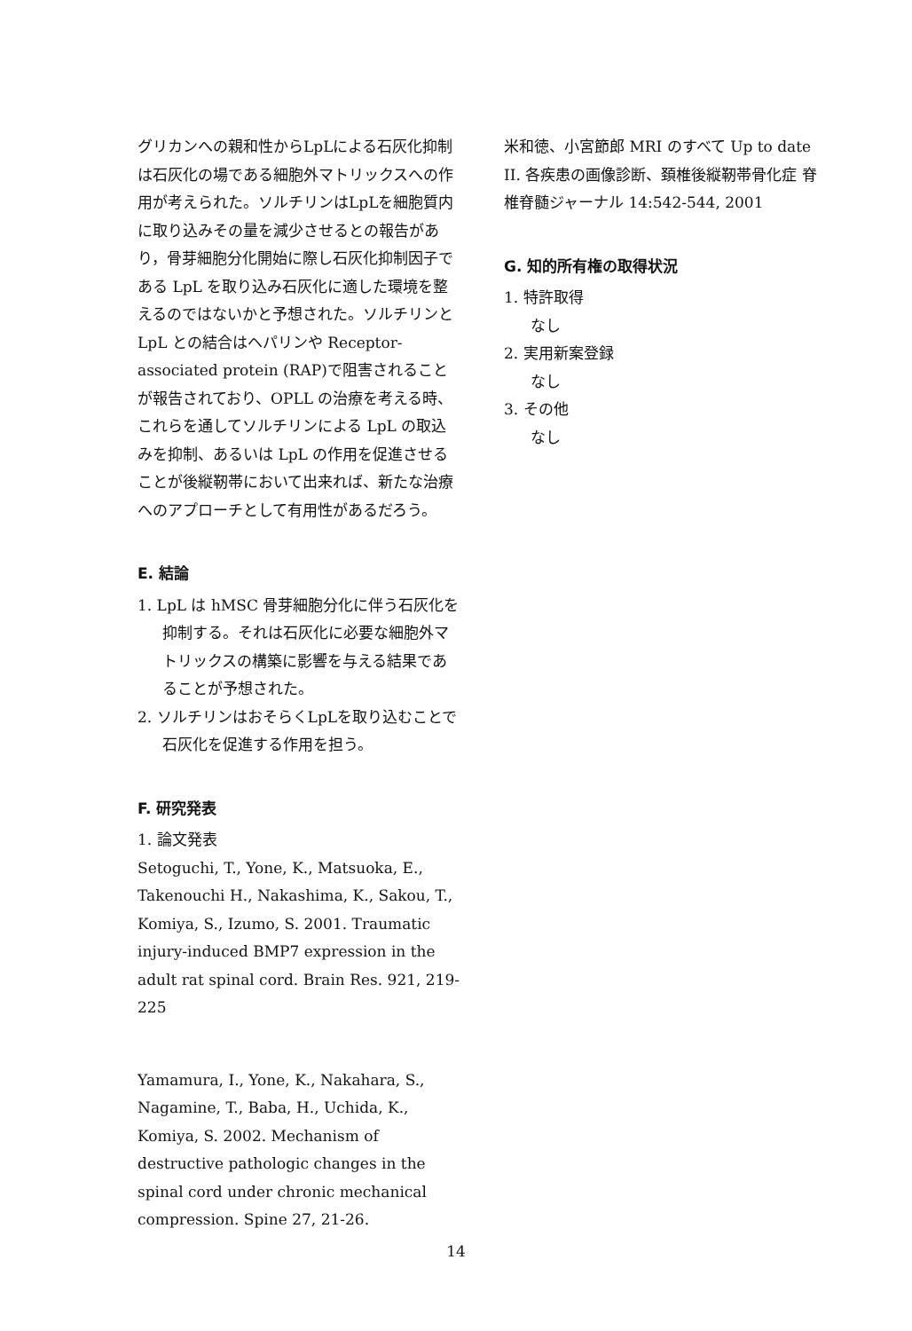グリカンへの親和性からLpLによる石灰化抑制は石灰化の場である細胞外マトリックスへの作用が考えられた。ソルチリンはLpLを細胞質内に取り込みその量を減少させるとの報告があり，骨芽細胞分化開始に際し石灰化抑制因子である LpL を取り込み石灰化に適した環境を整えるのではないかと予想された。ソルチリンと LpL との結合はヘパリンや Receptor-associated protein (RAP)で阻害されることが報告されており、OPLL の治療を考える時、これらを通してソルチリンによる LpL の取込みを抑制、あるいは LpL の作用を促進させることが後縦靭帯において出来れば、新たな治療へのアプローチとして有用性があるだろう。
E. 結論
1. LpL は hMSC 骨芽細胞分化に伴う石灰化を抑制する。それは石灰化に必要な細胞外マトリックスの構築に影響を与える結果であることが予想された。
2. ソルチリンはおそらくLpLを取り込むことで石灰化を促進する作用を担う。
F. 研究発表
1. 論文発表
Setoguchi, T., Yone, K., Matsuoka, E., Takenouchi H., Nakashima, K., Sakou, T., Komiya, S., Izumo, S. 2001. Traumatic injury-induced BMP7 expression in the adult rat spinal cord. Brain Res. 921, 219-225
Yamamura, I., Yone, K., Nakahara, S., Nagamine, T., Baba, H., Uchida, K., Komiya, S. 2002. Mechanism of destructive pathologic changes in the spinal cord under chronic mechanical compression. Spine 27, 21-26.
米和徳、小宮節郎 MRI のすべて Up to date II. 各疾患の画像診断、頚椎後縦靭帯骨化症 脊椎脊髄ジャーナル 14:542-544, 2001
G. 知的所有権の取得状況
1. 特許取得
なし
2. 実用新案登録
なし
3. その他
なし
14